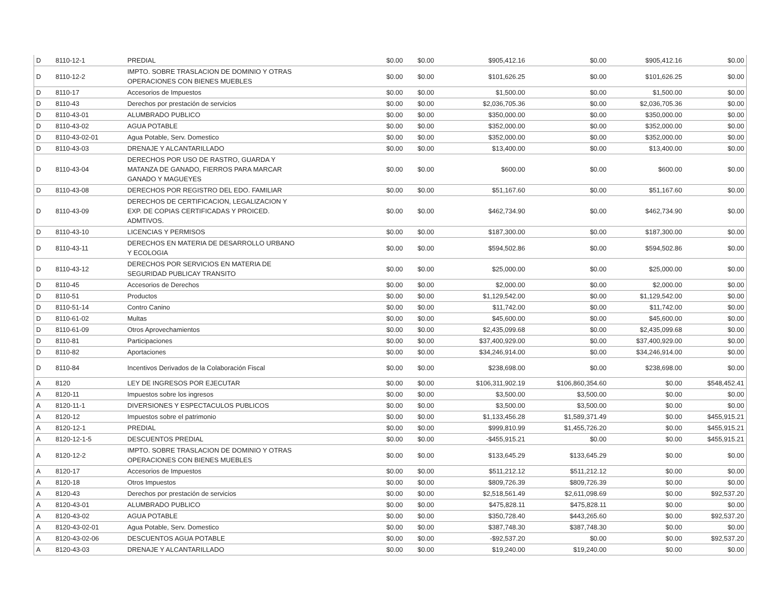| D | 8110-12-1 | PREDIAL | $0.00 | $0.00 | $905,412.16 | $0.00 | $905,412.16 | $0.00 |
| D | 8110-12-2 | IMPTO. SOBRE TRASLACION DE DOMINIO Y OTRAS OPERACIONES CON BIENES MUEBLES | $0.00 | $0.00 | $101,626.25 | $0.00 | $101,626.25 | $0.00 |
| D | 8110-17 | Accesorios de Impuestos | $0.00 | $0.00 | $1,500.00 | $0.00 | $1,500.00 | $0.00 |
| D | 8110-43 | Derechos por prestación de servicios | $0.00 | $0.00 | $2,036,705.36 | $0.00 | $2,036,705.36 | $0.00 |
| D | 8110-43-01 | ALUMBRADO PUBLICO | $0.00 | $0.00 | $350,000.00 | $0.00 | $350,000.00 | $0.00 |
| D | 8110-43-02 | AGUA POTABLE | $0.00 | $0.00 | $352,000.00 | $0.00 | $352,000.00 | $0.00 |
| D | 8110-43-02-01 | Agua Potable, Serv. Domestico | $0.00 | $0.00 | $352,000.00 | $0.00 | $352,000.00 | $0.00 |
| D | 8110-43-03 | DRENAJE Y ALCANTARILLADO | $0.00 | $0.00 | $13,400.00 | $0.00 | $13,400.00 | $0.00 |
| D | 8110-43-04 | DERECHOS POR USO DE RASTRO, GUARDA Y MATANZA DE GANADO, FIERROS PARA MARCAR GANADO Y MAGUEYES | $0.00 | $0.00 | $600.00 | $0.00 | $600.00 | $0.00 |
| D | 8110-43-08 | DERECHOS POR REGISTRO DEL EDO. FAMILIAR | $0.00 | $0.00 | $51,167.60 | $0.00 | $51,167.60 | $0.00 |
| D | 8110-43-09 | DERECHOS DE CERTIFICACION, LEGALIZACION Y EXP. DE COPIAS CERTIFICADAS Y PROICED. ADMTIVOS. | $0.00 | $0.00 | $462,734.90 | $0.00 | $462,734.90 | $0.00 |
| D | 8110-43-10 | LICENCIAS Y PERMISOS | $0.00 | $0.00 | $187,300.00 | $0.00 | $187,300.00 | $0.00 |
| D | 8110-43-11 | DERECHOS EN MATERIA DE DESARROLLO URBANO Y ECOLOGIA | $0.00 | $0.00 | $594,502.86 | $0.00 | $594,502.86 | $0.00 |
| D | 8110-43-12 | DERECHOS POR SERVICIOS EN MATERIA DE SEGURIDAD PUBLICAY TRANSITO | $0.00 | $0.00 | $25,000.00 | $0.00 | $25,000.00 | $0.00 |
| D | 8110-45 | Accesorios de Derechos | $0.00 | $0.00 | $2,000.00 | $0.00 | $2,000.00 | $0.00 |
| D | 8110-51 | Productos | $0.00 | $0.00 | $1,129,542.00 | $0.00 | $1,129,542.00 | $0.00 |
| D | 8110-51-14 | Contro Canino | $0.00 | $0.00 | $11,742.00 | $0.00 | $11,742.00 | $0.00 |
| D | 8110-61-02 | Multas | $0.00 | $0.00 | $45,600.00 | $0.00 | $45,600.00 | $0.00 |
| D | 8110-61-09 | Otros Aprovechamientos | $0.00 | $0.00 | $2,435,099.68 | $0.00 | $2,435,099.68 | $0.00 |
| D | 8110-81 | Participaciones | $0.00 | $0.00 | $37,400,929.00 | $0.00 | $37,400,929.00 | $0.00 |
| D | 8110-82 | Aportaciones | $0.00 | $0.00 | $34,246,914.00 | $0.00 | $34,246,914.00 | $0.00 |
| D | 8110-84 | Incentivos Derivados de la Colaboración Fiscal | $0.00 | $0.00 | $238,698.00 | $0.00 | $238,698.00 | $0.00 |
| A | 8120 | LEY DE INGRESOS POR EJECUTAR | $0.00 | $0.00 | $106,311,902.19 | $106,860,354.60 | $0.00 | $548,452.41 |
| A | 8120-11 | Impuestos sobre los ingresos | $0.00 | $0.00 | $3,500.00 | $3,500.00 | $0.00 | $0.00 |
| A | 8120-11-1 | DIVERSIONES Y ESPECTACULOS PUBLICOS | $0.00 | $0.00 | $3,500.00 | $3,500.00 | $0.00 | $0.00 |
| A | 8120-12 | Impuestos sobre el patrimonio | $0.00 | $0.00 | $1,133,456.28 | $1,589,371.49 | $0.00 | $455,915.21 |
| A | 8120-12-1 | PREDIAL | $0.00 | $0.00 | $999,810.99 | $1,455,726.20 | $0.00 | $455,915.21 |
| A | 8120-12-1-5 | DESCUENTOS PREDIAL | $0.00 | $0.00 | -$455,915.21 | $0.00 | $0.00 | $455,915.21 |
| A | 8120-12-2 | IMPTO. SOBRE TRASLACION DE DOMINIO Y OTRAS OPERACIONES CON BIENES MUEBLES | $0.00 | $0.00 | $133,645.29 | $133,645.29 | $0.00 | $0.00 |
| A | 8120-17 | Accesorios de Impuestos | $0.00 | $0.00 | $511,212.12 | $511,212.12 | $0.00 | $0.00 |
| A | 8120-18 | Otros Impuestos | $0.00 | $0.00 | $809,726.39 | $809,726.39 | $0.00 | $0.00 |
| A | 8120-43 | Derechos por prestación de servicios | $0.00 | $0.00 | $2,518,561.49 | $2,611,098.69 | $0.00 | $92,537.20 |
| A | 8120-43-01 | ALUMBRADO PUBLICO | $0.00 | $0.00 | $475,828.11 | $475,828.11 | $0.00 | $0.00 |
| A | 8120-43-02 | AGUA POTABLE | $0.00 | $0.00 | $350,728.40 | $443,265.60 | $0.00 | $92,537.20 |
| A | 8120-43-02-01 | Agua Potable, Serv. Domestico | $0.00 | $0.00 | $387,748.30 | $387,748.30 | $0.00 | $0.00 |
| A | 8120-43-02-06 | DESCUENTOS AGUA POTABLE | $0.00 | $0.00 | -$92,537.20 | $0.00 | $0.00 | $92,537.20 |
| A | 8120-43-03 | DRENAJE Y ALCANTARILLADO | $0.00 | $0.00 | $19,240.00 | $19,240.00 | $0.00 | $0.00 |